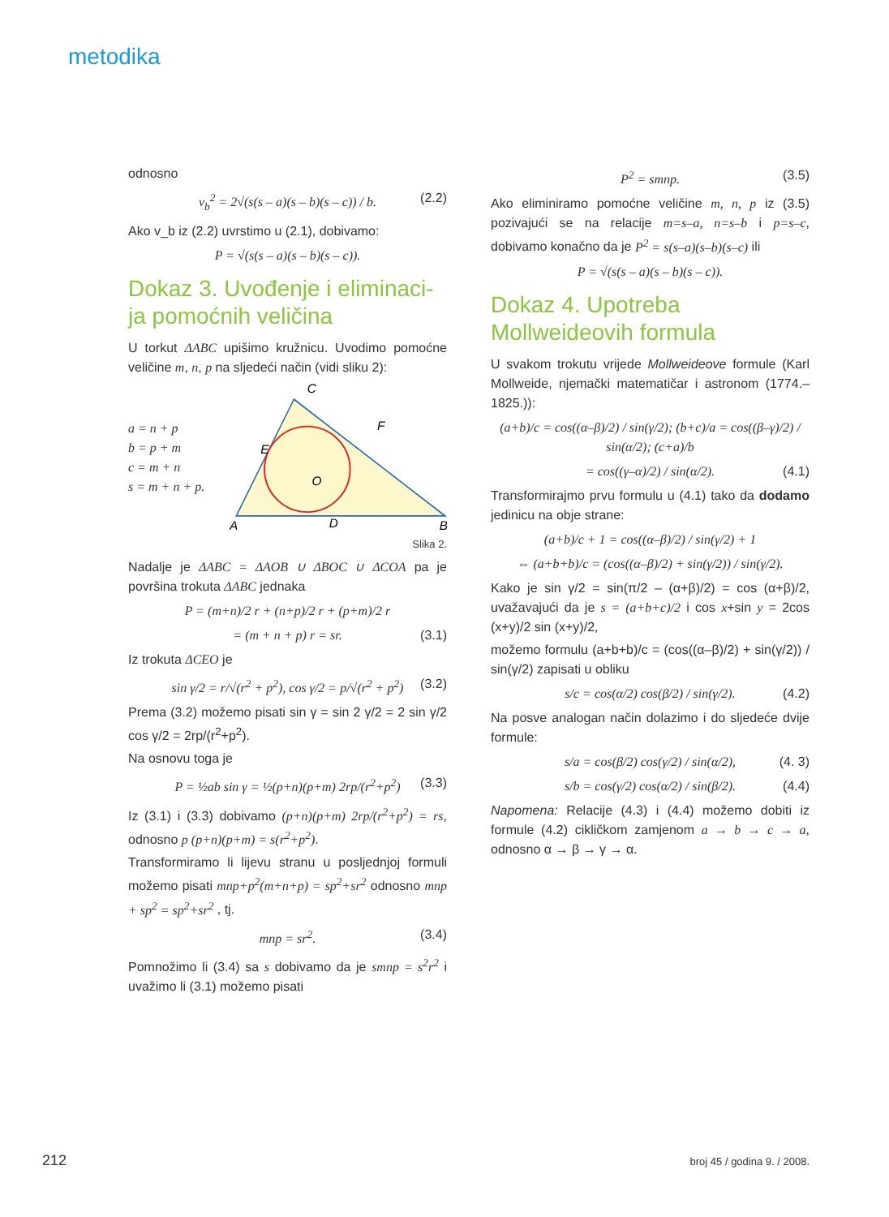metodika
odnosno
v<sub>b</sub><sup>2</sup> = 2√(s(s – a)(s – b)(s – c)) / b. (2.2)
Ako v_b iz (2.2) uvrstimo u (2.1), dobivamo:
P = √(s(s – a)(s – b)(s – c)).
Dokaz 3. Uvođenje i eliminaci-ja pomoćnih veličina
U torkut ΔABC upišimo kružnicu. Uvodimo pomoćne veličine m, n, p na sljedeći način (vidi sliku 2):
a = n + p
b = p + m
c = m + n
s = m + n + p.
C
A
B
D
E
F
O
Slika 2.
Nadalje je ΔABC = ΔAOB ∪ ΔBOC ∪ ΔCOA pa je površina trokuta ΔABC jednaka
P = (m+n)/2 r + (n+p)/2 r + (p+m)/2 r
= (m + n + p) r = sr. (3.1)
Iz trokuta ΔCEO je
sin γ/2 = r/√(r<sup>2</sup> + p<sup>2</sup>), cos γ/2 = p/√(r<sup>2</sup> + p<sup>2</sup>) (3.2)
Prema (3.2) možemo pisati sin γ = sin 2 γ/2 = 2 sin γ/2 cos γ/2 = 2rp/(r<sup>2</sup>+p<sup>2</sup>).
Na osnovu toga je
P = ½ab sin γ = ½(p+n)(p+m) 2rp/(r<sup>2</sup>+p<sup>2</sup>) (3.3)
Iz (3.1) i (3.3) dobivamo (p+n)(p+m) 2rp/(r<sup>2</sup>+p<sup>2</sup>) = rs, odnosno p (p+n)(p+m) = s(r<sup>2</sup>+p<sup>2</sup>).
Transformiramo li lijevu stranu u posljednjoj formuli možemo pisati mnp+p<sup>2</sup>(m+n+p) = sp<sup>2</sup>+sr<sup>2</sup> odnosno mnp + sp<sup>2</sup> = sp<sup>2</sup>+sr<sup>2</sup> , tj.
mnp = sr<sup>2</sup>. (3.4)
Pomnožimo li (3.4) sa s dobivamo da je smnp = s<sup>2</sup>r<sup>2</sup> i uvažimo li (3.1) možemo pisati
P<sup>2</sup> = smnp. (3.5)
Ako eliminiramo pomoćne veličine m, n, p iz (3.5) pozivajući se na relacije m=s–a, n=s–b i p=s–c, dobivamo konačno da je P<sup>2</sup> = s(s–a)(s–b)(s–c) ili
P = √(s(s – a)(s – b)(s – c)).
Dokaz 4. Upotreba Mollweideovih formula
U svakom trokutu vrijede Mollweideove formule (Karl Mollweide, njemački matematičar i astronom (1774.–1825.)):
(a+b)/c = cos((α–β)/2) / sin(γ/2); (b+c)/a = cos((β–γ)/2) / sin(α/2); (c+a)/b
= cos((γ–α)/2) / sin(α/2). (4.1)
Transformirajmo prvu formulu u (4.1) tako da dodamo jedinicu na obje strane:
(a+b)/c + 1 = cos((α–β)/2) / sin(γ/2) + 1
⇔ (a+b+b)/c = (cos((α–β)/2) + sin(γ/2)) / sin(γ/2).
Kako je sin γ/2 = sin(π/2 – (α+β)/2) = cos (α+β)/2, uvažavajući da je s = (a+b+c)/2 i cos x+sin y = 2cos (x+y)/2 sin (x+y)/2,
možemo formulu (a+b+b)/c = (cos((α–β)/2) + sin(γ/2)) / sin(γ/2) zapisati u obliku
s/c = cos(α/2) cos(β/2) / sin(γ/2). (4.2)
Na posve analogan način dolazimo i do sljedeće dvije formule:
s/a = cos(β/2) cos(γ/2) / sin(α/2), (4. 3)
s/b = cos(γ/2) cos(α/2) / sin(β/2). (4.4)
Napomena: Relacije (4.3) i (4.4) možemo dobiti iz formule (4.2) cikličkom zamjenom a → b → c → a, odnosno α → β → γ → α.
212 broj 45 / godina 9. / 2008.